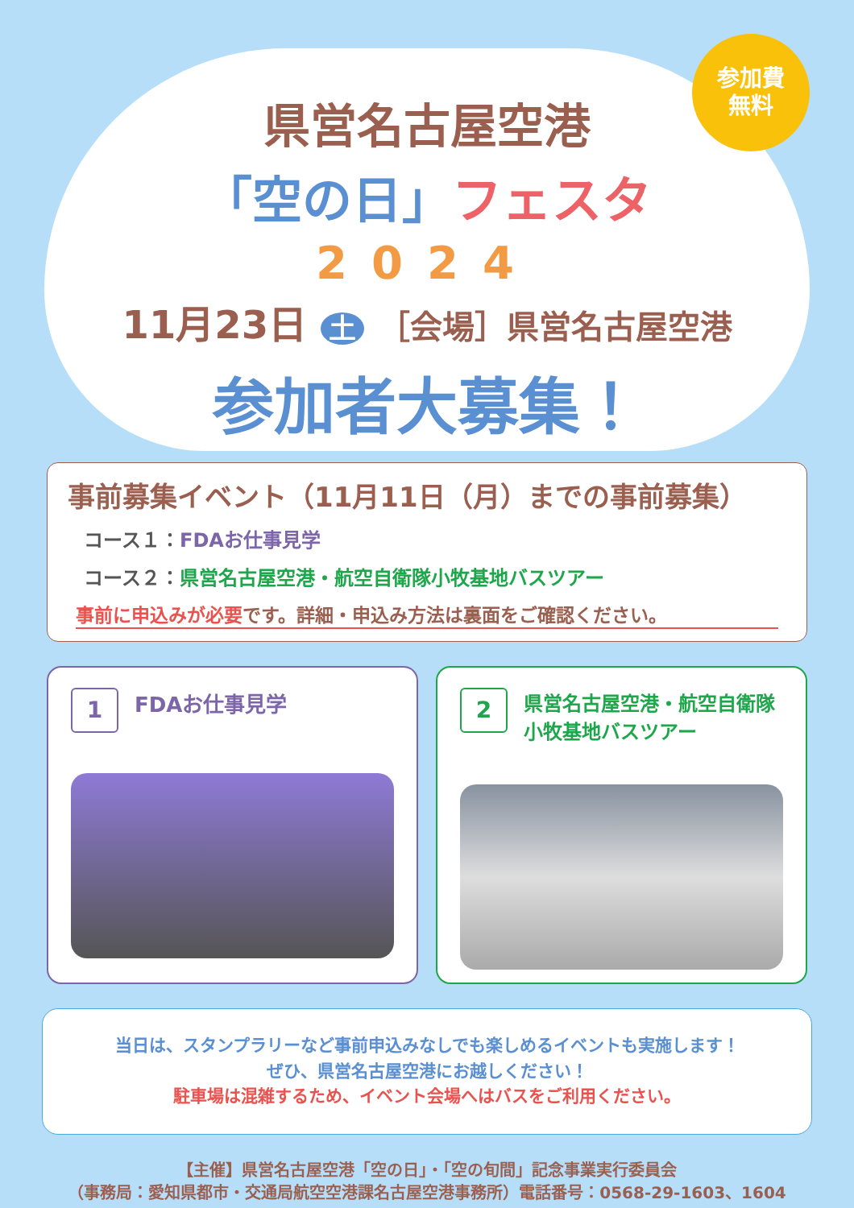参加費
無料
県営名古屋空港
「空の日」フェスタ
2024
11月23日 土 ［会場］県営名古屋空港
参加者大募集！
事前募集イベント（11月11日（月）までの事前募集）
コース１：FDAお仕事見学
コース２：県営名古屋空港・航空自衛隊小牧基地バスツアー
事前に申込みが必要です。詳細・申込み方法は裏面をご確認ください。
1 FDAお仕事見学
2 県営名古屋空港・航空自衛隊
小牧基地バスツアー
当日は、スタンプラリーなど事前申込みなしでも楽しめるイベントも実施します！
ぜひ、県営名古屋空港にお越しください！
駐車場は混雑するため、イベント会場へはバスをご利用ください。
【主催】県営名古屋空港「空の日」・「空の旬間」記念事業実行委員会
（事務局：愛知県都市・交通局航空空港課名古屋空港事務所）電話番号：0568-29-1603、1604